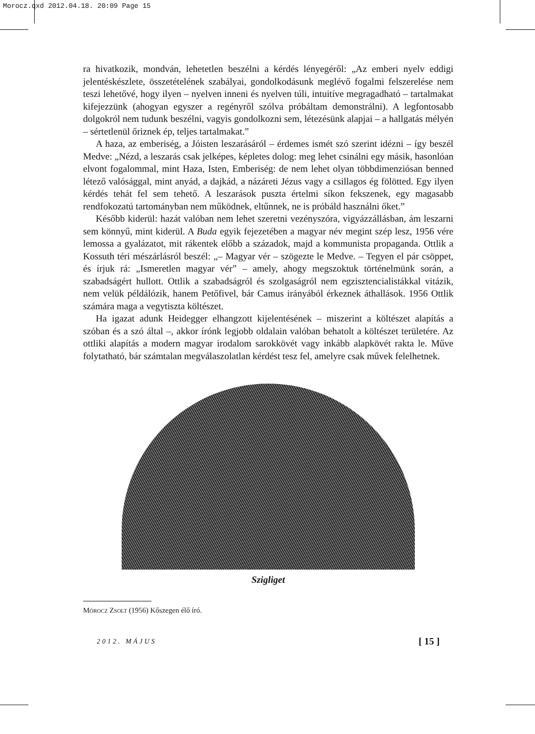Morocz.qxd 2012.04.18. 20:09 Page 15
ra hivatkozik, mondván, lehetetlen beszélni a kérdés lényegéről: „Az emberi nyelv eddigi jelentéskészlete, összetételének szabályai, gondolkodásunk meglévő fogalmi felszerelése nem teszi lehetővé, hogy ilyen – nyelven inneni és nyelven túli, intuitíve megragadható – tartalmakat kifejezzünk (ahogyan egyszer a regényről szólva próbáltam demonstrálni). A legfontosabb dolgokról nem tudunk beszélni, vagyis gondolkozni sem, létezésünk alapjai – a hallgatás mélyén – sértetlenül őriznek ép, teljes tartalmakat.”
A haza, az emberiség, a Jóisten leszarásáról – érdemes ismét szó szerint idézni – így beszél Medve: „Nézd, a leszarás csak jelképes, képletes dolog: meg lehet csinálni egy másik, hasonlóan elvont fogalommal, mint Haza, Isten, Emberiség: de nem lehet olyan többdimenziósan benned létező valósággal, mint anyád, a dajkád, a názáreti Jézus vagy a csillagos ég fölötted. Egy ilyen kérdés tehát fel sem tehető. A leszarások puszta értelmi síkon fekszenek, egy magasabb rendfokozatú tartományban nem működnek, eltűnnek, ne is próbáld használni őket.”
Később kiderül: hazát valóban nem lehet szeretni vezényszóra, vigyázzállásban, ám leszarni sem könnyű, mint kiderül. A Buda egyik fejezetében a magyar név megint szép lesz, 1956 vére lemossa a gyalázatot, mit rákentek előbb a századok, majd a kommunista propaganda. Ottlik a Kossuth téri mészárlásról beszél: „– Magyar vér – szögezte le Medve. – Tegyen el pár csöppet, és írjuk rá: „Ismeretlen magyar vér” – amely, ahogy megszoktuk történelmünk során, a szabadságért hullott. Ottlik a szabadságról és szolgaságról nem egzisztencialistákkal vitázik, nem velük példálózik, hanem Petőfivel, bár Camus irányából érkeznek áthallások. 1956 Ottlik számára maga a vegytiszta költészet.
Ha igazat adunk Heidegger elhangzott kijelentésének – miszerint a költészet alapítás a szóban és a szó által –, akkor írónk legjobb oldalain valóban behatolt a költészet területére. Az ottliki alapítás a modern magyar irodalom sarokkövét vagy inkább alapkövét rakta le. Műve folytatható, bár számtalan megválaszolatlan kérdést tesz fel, amelyre csak művek felelhetnek.
Szigliget
Mórocz Zsolt (1956) Kőszegen élő író.
2012. MÁJUS [ 15 ]